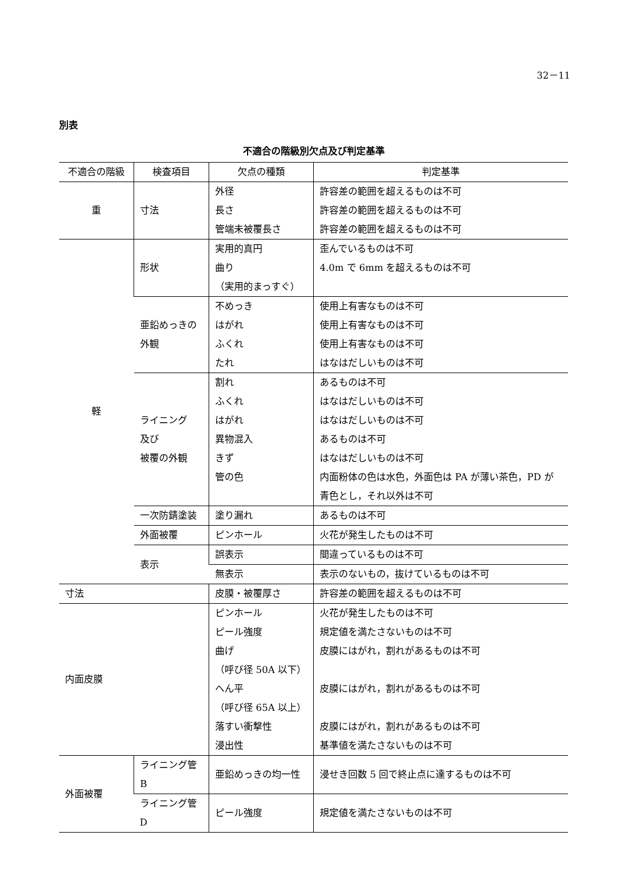32－11
別表
不適合の階級別欠点及び判定基準
| 不適合の階級 | 検査項目 | 欠点の種類 | 判定基準 |
| --- | --- | --- | --- |
| 重 | 寸法 | 外径 長さ 管端未被覆長さ | 許容差の範囲を超えるものは不可 許容差の範囲を超えるものは不可 許容差の範囲を超えるものは不可 |
| 軽 | 形状 | 実用的真円 曲り （実用的まっすぐ） | 歪んでいるものは不可 4.0m で 6mm を超えるものは不可 |
| | 亜鉛めっきの 外観 | 不めっき はがれ ふくれ たれ | 使用上有害なものは不可 使用上有害なものは不可 使用上有害なものは不可 はなはだしいものは不可 |
| | ライニング 及び 被覆の外観 | 割れ ふくれ はがれ 異物混入 きず 管の色 | あるものは不可 はなはだしいものは不可 はなはだしいものは不可 あるものは不可 はなはだしいものは不可 内面粉体の色は水色，外面色は PA が薄い茶色，PD が青色とし，それ以外は不可 |
| | 一次防錆塗装 | 塗り漏れ | あるものは不可 |
| | 外面被覆 | ピンホール | 火花が発生したものは不可 |
| | 表示 | 誤表示 | 間違っているものは不可 |
| | | 無表示 | 表示のないもの，抜けているものは不可 |
| 寸法 | | 皮膜・被覆厚さ | 許容差の範囲を超えるものは不可 |
| 内面皮膜 | | ピンホール ピール強度 曲げ （呼び径 50A 以下） へん平 （呼び径 65A 以上） 落すい衝撃性 浸出性 | 火花が発生したものは不可 規定値を満たさないものは不可 皮膜にはがれ，割れがあるものは不可 皮膜にはがれ，割れがあるものは不可 皮膜にはがれ，割れがあるものは不可 基準値を満たさないものは不可 |
| 外面被覆 | ライニング管 B | 亜鉛めっきの均一性 | 浸せき回数 5 回で終止点に達するものは不可 |
| | ライニング管 D | ピール強度 | 規定値を満たさないものは不可 |